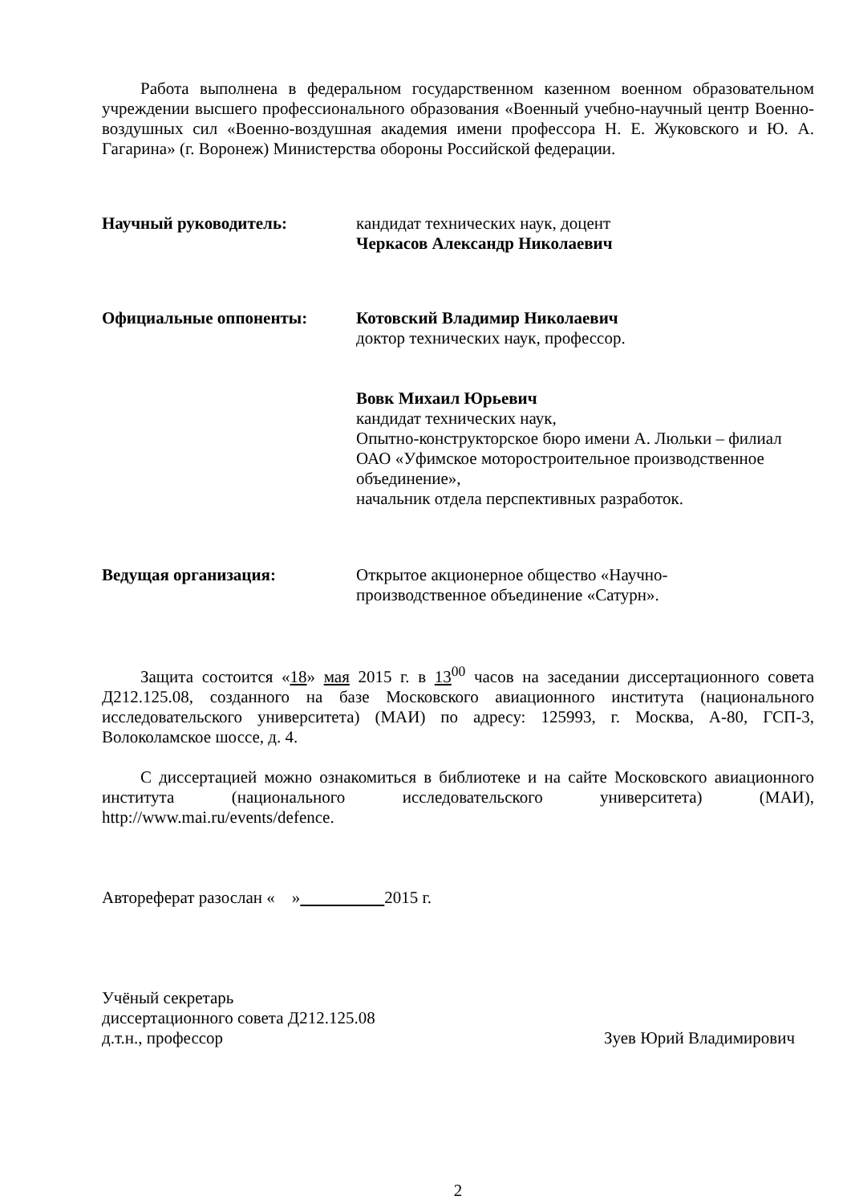Работа выполнена в федеральном государственном казенном военном образовательном учреждении высшего профессионального образования «Военный учебно-научный центр Военно-воздушных сил «Военно-воздушная академия имени профессора Н. Е. Жуковского и Ю. А. Гагарина» (г. Воронеж) Министерства обороны Российской федерации.
Научный руководитель: кандидат технических наук, доцент
Черкасов Александр Николаевич
Официальные оппоненты: Котовский Владимир Николаевич
доктор технических наук, профессор.
Вовк Михаил Юрьевич
кандидат технических наук,
Опытно-конструкторское бюро имени А. Люльки – филиал ОАО «Уфимское моторостроительное производственное объединение»,
начальник отдела перспективных разработок.
Ведущая организация: Открытое акционерное общество «Научно-
производственное объединение «Сатурн».
Защита состоится «18» мая 2015 г. в 13<sup>00</sup> часов на заседании диссертационного совета Д212.125.08, созданного на базе Московского авиационного института (национального исследовательского университета) (МАИ) по адресу: 125993, г. Москва, А-80, ГСП-3, Волоколамское шоссе, д. 4.
С диссертацией можно ознакомиться в библиотеке и на сайте Московского авиационного института (национального исследовательского университета) (МАИ), http://www.mai.ru/events/defence.
Автореферат разослан « » 2015 г.
Учёный секретарь
диссертационного совета Д212.125.08
д.т.н., профессор Зуев Юрий Владимирович
2